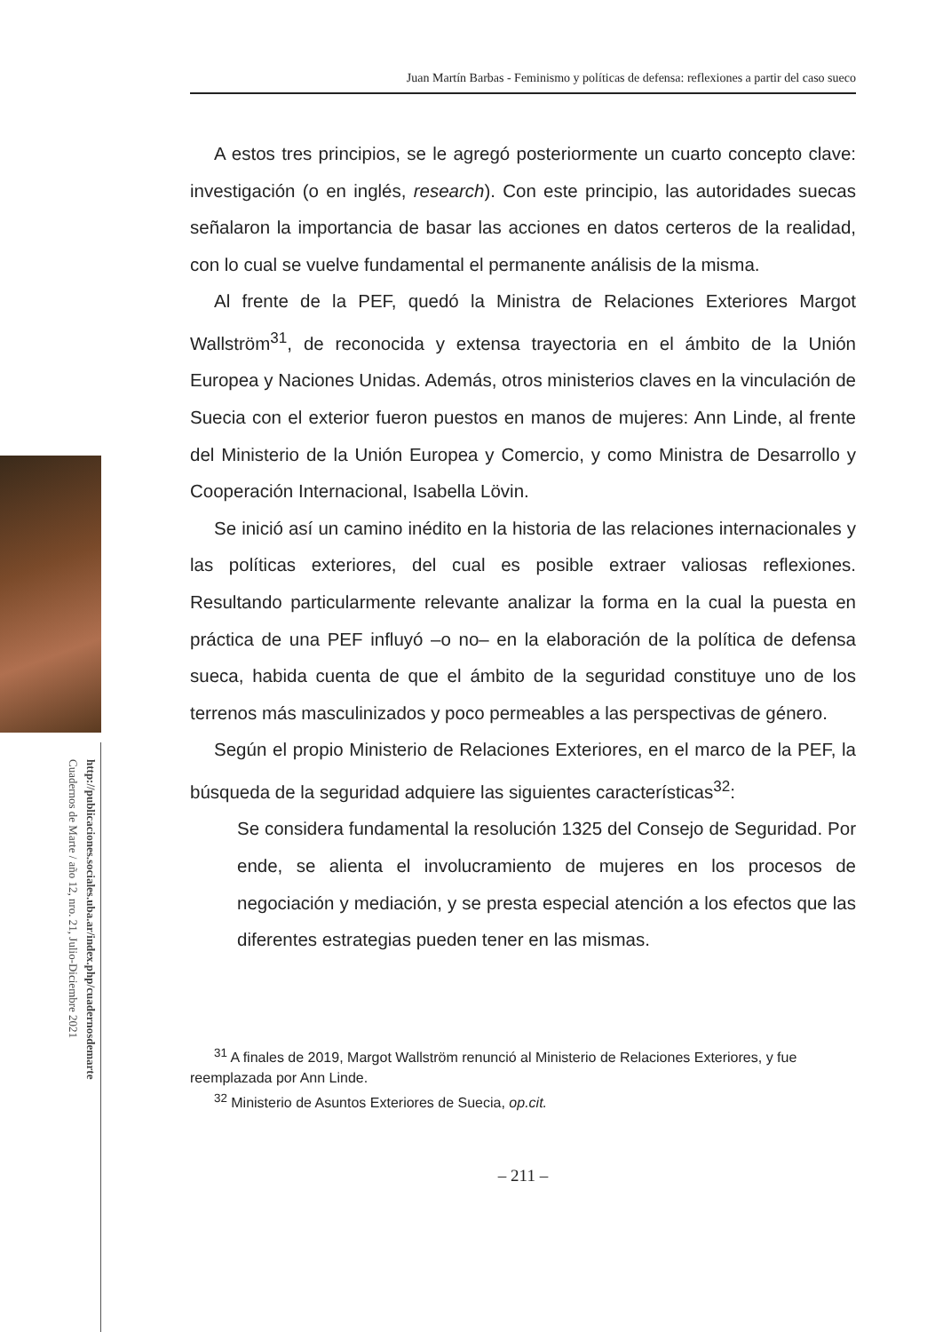http://publicaciones.sociales.uba.ar/index.php/cuadernosdemarte
Cuadernos de Marte / año 12, nro. 21, Julio-Diciembre 2021
Juan Martín Barbas - Feminismo y políticas de defensa: reflexiones a partir del caso sueco
A estos tres principios, se le agregó posteriormente un cuarto concepto clave: investigación (o en inglés, research). Con este principio, las autoridades suecas señalaron la importancia de basar las acciones en datos certeros de la realidad, con lo cual se vuelve fundamental el permanente análisis de la misma.
Al frente de la PEF, quedó la Ministra de Relaciones Exteriores Margot Wallström<sup>31</sup>, de reconocida y extensa trayectoria en el ámbito de la Unión Europea y Naciones Unidas. Además, otros ministerios claves en la vinculación de Suecia con el exterior fueron puestos en manos de mujeres: Ann Linde, al frente del Ministerio de la Unión Europea y Comercio, y como Ministra de Desarrollo y Cooperación Internacional, Isabella Lövin.
Se inició así un camino inédito en la historia de las relaciones internacionales y las políticas exteriores, del cual es posible extraer valiosas reflexiones. Resultando particularmente relevante analizar la forma en la cual la puesta en práctica de una PEF influyó –o no– en la elaboración de la política de defensa sueca, habida cuenta de que el ámbito de la seguridad constituye uno de los terrenos más masculinizados y poco permeables a las perspectivas de género.
Según el propio Ministerio de Relaciones Exteriores, en el marco de la PEF, la búsqueda de la seguridad adquiere las siguientes características<sup>32</sup>:
Se considera fundamental la resolución 1325 del Consejo de Seguridad. Por ende, se alienta el involucramiento de mujeres en los procesos de negociación y mediación, y se presta especial atención a los efectos que las diferentes estrategias pueden tener en las mismas.
<sup>31</sup> A finales de 2019, Margot Wallström renunció al Ministerio de Relaciones Exteriores, y fue reemplazada por Ann Linde.
<sup>32</sup> Ministerio de Asuntos Exteriores de Suecia, op.cit.
– 211 –